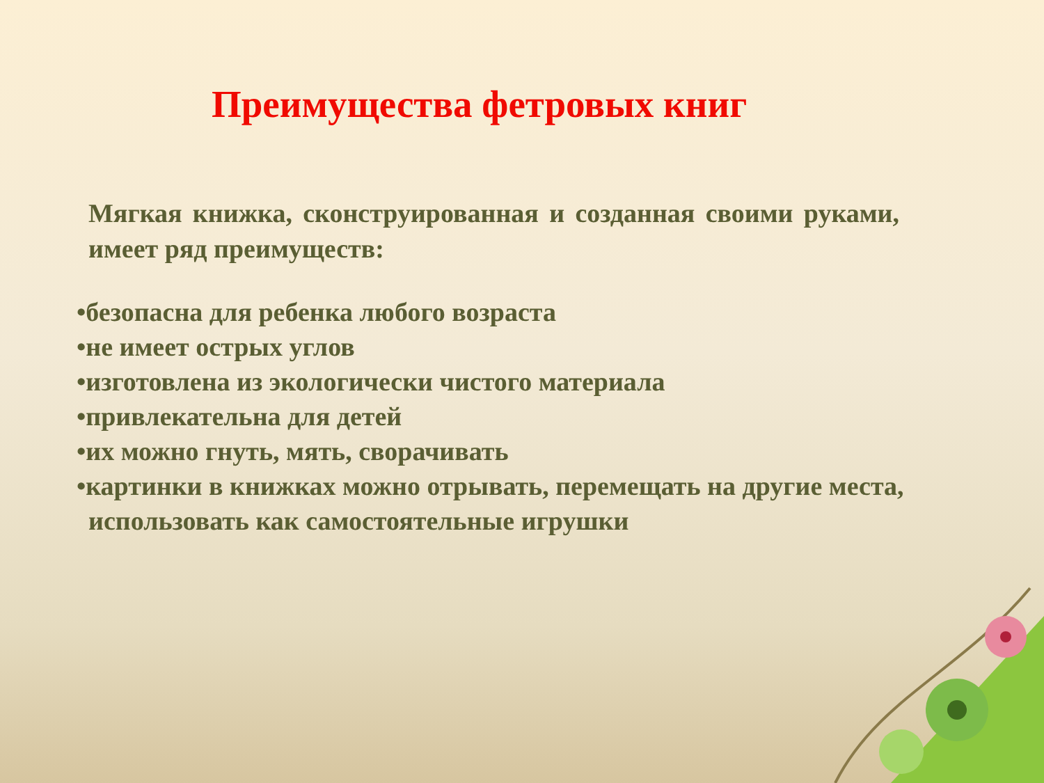Преимущества фетровых книг
Мягкая книжка, сконструированная и созданная своими руками, имеет ряд преимуществ:
•безопасна для ребенка любого возраста
•не имеет острых углов
•изготовлена из экологически чистого материала
•привлекательна для детей
•их можно гнуть, мять, сворачивать
•картинки в книжках можно отрывать, перемещать на другие места, использовать как самостоятельные игрушки